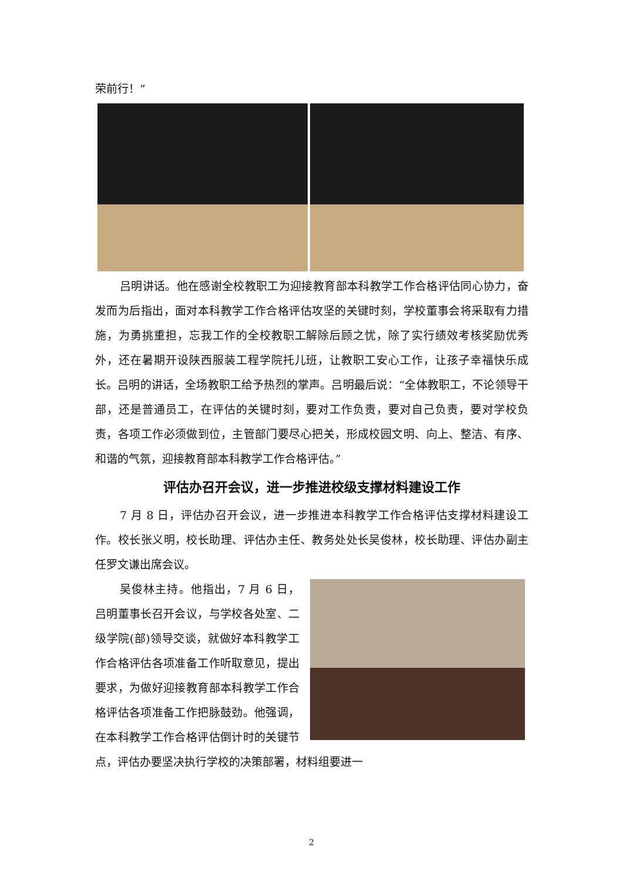荣前行！”
吕明讲话。他在感谢全校教职工为迎接教育部本科教学工作合格评估同心协力，奋发而为后指出，面对本科教学工作合格评估攻坚的关键时刻，学校董事会将采取有力措施，为勇挑重担，忘我工作的全校教职工解除后顾之忧，除了实行绩效考核奖励优秀外，还在暑期开设陕西服装工程学院托儿班，让教职工安心工作，让孩子幸福快乐成长。吕明的讲话，全场教职工给予热烈的掌声。吕明最后说：“全体教职工，不论领导干部，还是普通员工，在评估的关键时刻，要对工作负责，要对自己负责，要对学校负责，各项工作必须做到位，主管部门要尽心把关，形成校园文明、向上、整洁、有序、和谐的气氛，迎接教育部本科教学工作合格评估。”
评估办召开会议，进一步推进校级支撑材料建设工作
7 月 8 日，评估办召开会议，进一步推进本科教学工作合格评估支撑材料建设工作。校长张义明，校长助理、评估办主任、教务处处长吴俊林，校长助理、评估办副主任罗文谦出席会议。
吴俊林主持。他指出，7 月 6 日，吕明董事长召开会议，与学校各处室、二级学院(部)领导交谈，就做好本科教学工作合格评估各项准备工作听取意见，提出要求，为做好迎接教育部本科教学工作合格评估各项准备工作把脉鼓劲。他强调，在本科教学工作合格评估倒计时的关键节点，评估办要坚决执行学校的决策部署，材料组要进一
2